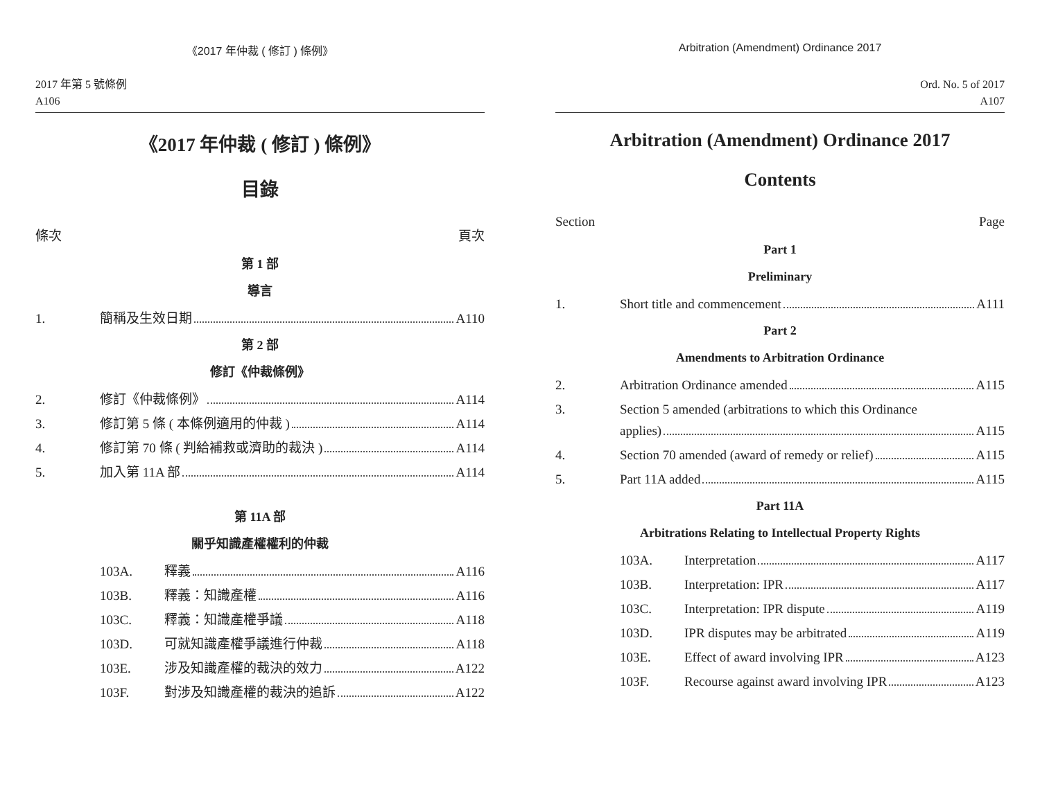《2017 年仲裁 ( 修訂 ) 條例》
2017 年第 5 號條例
A106
《2017 年仲裁 ( 修訂 ) 條例》
目錄
條次 頁次
第 1 部
導言
1. 簡稱及生效日期 A110
第 2 部
修訂《仲裁條例》
2. 修訂《仲裁條例》 A114
3. 修訂第 5 條 ( 本條例適用的仲裁 ) A114
4. 修訂第 70 條 ( 判給補救或濟助的裁決 ) A114
5. 加入第 11A 部 A114
第 11A 部
關乎知識產權權利的仲裁
103A. 釋義 A116
103B. 釋義：知識產權 A116
103C. 釋義：知識產權爭議 A118
103D. 可就知識產權爭議進行仲裁 A118
103E. 涉及知識產權的裁決的效力 A122
103F. 對涉及知識產權的裁決的追訴 A122
Arbitration (Amendment) Ordinance 2017
Ord. No. 5 of 2017
A107
Arbitration (Amendment) Ordinance 2017
Contents
Section Page
Part 1
Preliminary
1. Short title and commencement A111
Part 2
Amendments to Arbitration Ordinance
2. Arbitration Ordinance amended A115
3. Section 5 amended (arbitrations to which this Ordinance
applies) A115
4. Section 70 amended (award of remedy or relief) A115
5. Part 11A added A115
Part 11A
Arbitrations Relating to Intellectual Property Rights
103A. Interpretation A117
103B. Interpretation: IPR A117
103C. Interpretation: IPR dispute A119
103D. IPR disputes may be arbitrated A119
103E. Effect of award involving IPR A123
103F. Recourse against award involving IPR A123